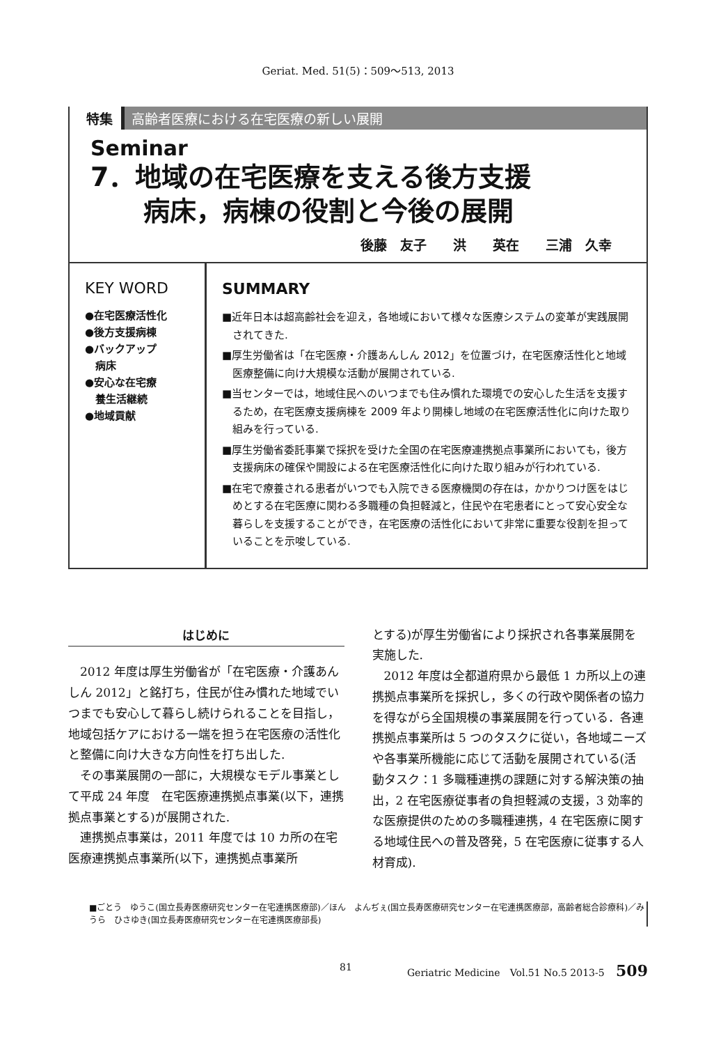Geriat. Med. 51(5)：509～513, 2013
特集 高齢者医療における在宅医療の新しい展開
Seminar
7．地域の在宅医療を支える後方支援
　　病床，病棟の役割と今後の展開
後藤　友子　　洪　　英在　　三浦　久幸
KEY WORD
●在宅医療活性化
●後方支援病棟
●バックアップ
　病床
●安心な在宅療
　養生活継続
●地域貢献
SUMMARY
■近年日本は超高齢社会を迎え，各地域において様々な医療システムの変革が実践展開されてきた.
■厚生労働省は「在宅医療・介護あんしん 2012」を位置づけ，在宅医療活性化と地域医療整備に向け大規模な活動が展開されている.
■当センターでは，地域住民へのいつまでも住み慣れた環境での安心した生活を支援するため，在宅医療支援病棟を 2009 年より開棟し地域の在宅医療活性化に向けた取り組みを行っている.
■厚生労働省委託事業で採択を受けた全国の在宅医療連携拠点事業所においても，後方支援病床の確保や開設による在宅医療活性化に向けた取り組みが行われている.
■在宅で療養される患者がいつでも入院できる医療機関の存在は，かかりつけ医をはじめとする在宅医療に関わる多職種の負担軽減と，住民や在宅患者にとって安心安全な暮らしを支援することができ，在宅医療の活性化において非常に重要な役割を担っていることを示唆している.
はじめに
2012 年度は厚生労働省が「在宅医療・介護あんしん 2012」と銘打ち，住民が住み慣れた地域でいつまでも安心して暮らし続けられることを目指し，地域包括ケアにおける一端を担う在宅医療の活性化と整備に向け大きな方向性を打ち出した.
その事業展開の一部に，大規模なモデル事業として平成 24 年度　在宅医療連携拠点事業(以下，連携拠点事業とする)が展開された.
連携拠点事業は，2011 年度では 10 カ所の在宅医療連携拠点事業所(以下，連携拠点事業所
とする)が厚生労働省により採択され各事業展開を実施した.
2012 年度は全都道府県から最低 1 カ所以上の連携拠点事業所を採択し，多くの行政や関係者の協力を得ながら全国規模の事業展開を行っている．各連携拠点事業所は 5 つのタスクに従い，各地域ニーズや各事業所機能に応じて活動を展開されている(活動タスク：1 多職種連携の課題に対する解決策の抽出，2 在宅医療従事者の負担軽減の支援，3 効率的な医療提供のための多職種連携，4 在宅医療に関する地域住民への普及啓発，5 在宅医療に従事する人材育成).
■ごとう　ゆうこ(国立長寿医療研究センター在宅連携医療部)／ほん　よんぢぇ(国立長寿医療研究センター在宅連携医療部，高齢者総合診療科)／みうら　ひさゆき(国立長寿医療研究センター在宅連携医療部長)
81 Geriatric Medicine　Vol.51 No.5 2013-5 509